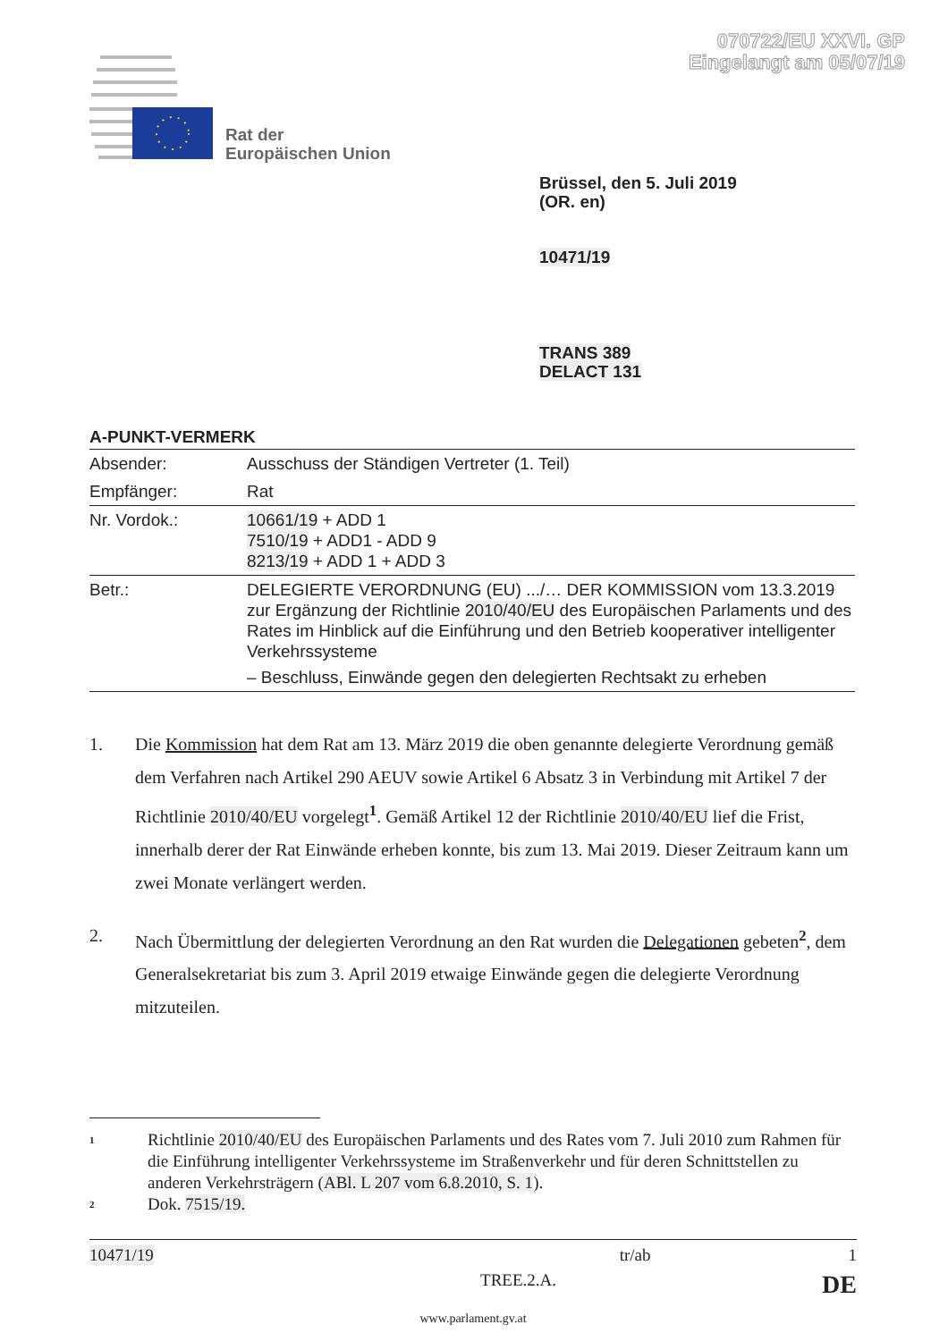070722/EU XXVI. GP
Eingelangt am 05/07/19
Rat der
Europäischen Union
Brüssel, den 5. Juli 2019
(OR. en)
10471/19
TRANS 389
DELACT 131
A-PUNKT-VERMERK
| Absender: | Ausschuss der Ständigen Vertreter (1. Teil) |
| Empfänger: | Rat |
| Nr. Vordok.: | 10661/19 + ADD 1 7510/19 + ADD1 - ADD 9 8213/19 + ADD 1 + ADD 3 |
| Betr.: | DELEGIERTE VERORDNUNG (EU) .../… DER KOMMISSION vom 13.3.2019 zur Ergänzung der Richtlinie 2010/40/EU des Europäischen Parlaments und des Rates im Hinblick auf die Einführung und den Betrieb kooperativer intelligenter Verkehrssysteme – Beschluss, Einwände gegen den delegierten Rechtsakt zu erheben |
1. Die Kommission hat dem Rat am 13. März 2019 die oben genannte delegierte Verordnung gemäß dem Verfahren nach Artikel 290 AEUV sowie Artikel 6 Absatz 3 in Verbindung mit Artikel 7 der Richtlinie 2010/40/EU vorgelegt<sup>1</sup>. Gemäß Artikel 12 der Richtlinie 2010/40/EU lief die Frist, innerhalb derer der Rat Einwände erheben konnte, bis zum 13. Mai 2019. Dieser Zeitraum kann um zwei Monate verlängert werden.
2. Nach Übermittlung der delegierten Verordnung an den Rat wurden die Delegationen gebeten<sup>2</sup>, dem Generalsekretariat bis zum 3. April 2019 etwaige Einwände gegen die delegierte Verordnung mitzuteilen.
<sup>1</sup>
Richtlinie 2010/40/EU des Europäischen Parlaments und des Rates vom 7. Juli 2010 zum Rahmen für die Einführung intelligenter Verkehrssysteme im Straßenverkehr und für deren Schnittstellen zu anderen Verkehrsträgern (ABl. L 207 vom 6.8.2010, S. 1).
<sup>2</sup>
Dok. 7515/19.
10471/19 tr/ab 1
TREE.2.A. DE
www.parlament.gv.at